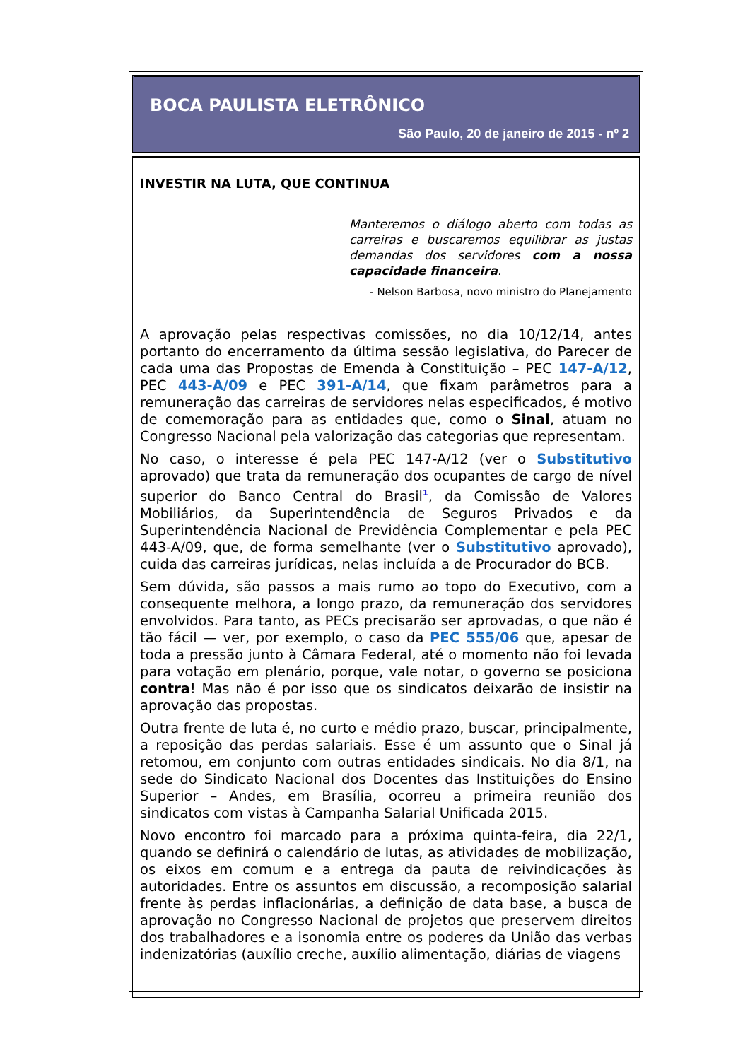BOCA PAULISTA ELETRÔNICO
São Paulo, 20 de janeiro de 2015 - nº 2
INVESTIR NA LUTA, QUE CONTINUA
Manteremos o diálogo aberto com todas as carreiras e buscaremos equilibrar as justas demandas dos servidores com a nossa capacidade financeira.
- Nelson Barbosa, novo ministro do Planejamento
A aprovação pelas respectivas comissões, no dia 10/12/14, antes portanto do encerramento da última sessão legislativa, do Parecer de cada uma das Propostas de Emenda à Constituição – PEC 147-A/12, PEC 443-A/09 e PEC 391-A/14, que fixam parâmetros para a remuneração das carreiras de servidores nelas especificados, é motivo de comemoração para as entidades que, como o Sinal, atuam no Congresso Nacional pela valorização das categorias que representam.
No caso, o interesse é pela PEC 147-A/12 (ver o Substitutivo aprovado) que trata da remuneração dos ocupantes de cargo de nível superior do Banco Central do Brasil<sup>1</sup>, da Comissão de Valores Mobiliários, da Superintendência de Seguros Privados e da Superintendência Nacional de Previdência Complementar e pela PEC 443-A/09, que, de forma semelhante (ver o Substitutivo aprovado), cuida das carreiras jurídicas, nelas incluída a de Procurador do BCB.
Sem dúvida, são passos a mais rumo ao topo do Executivo, com a consequente melhora, a longo prazo, da remuneração dos servidores envolvidos. Para tanto, as PECs precisarão ser aprovadas, o que não é tão fácil — ver, por exemplo, o caso da PEC 555/06 que, apesar de toda a pressão junto à Câmara Federal, até o momento não foi levada para votação em plenário, porque, vale notar, o governo se posiciona contra! Mas não é por isso que os sindicatos deixarão de insistir na aprovação das propostas.
Outra frente de luta é, no curto e médio prazo, buscar, principalmente, a reposição das perdas salariais. Esse é um assunto que o Sinal já retomou, em conjunto com outras entidades sindicais. No dia 8/1, na sede do Sindicato Nacional dos Docentes das Instituições do Ensino Superior – Andes, em Brasília, ocorreu a primeira reunião dos sindicatos com vistas à Campanha Salarial Unificada 2015.
Novo encontro foi marcado para a próxima quinta-feira, dia 22/1, quando se definirá o calendário de lutas, as atividades de mobilização, os eixos em comum e a entrega da pauta de reivindicações às autoridades. Entre os assuntos em discussão, a recomposição salarial frente às perdas inflacionárias, a definição de data base, a busca de aprovação no Congresso Nacional de projetos que preservem direitos dos trabalhadores e a isonomia entre os poderes da União das verbas indenizatórias (auxílio creche, auxílio alimentação, diárias de viagens